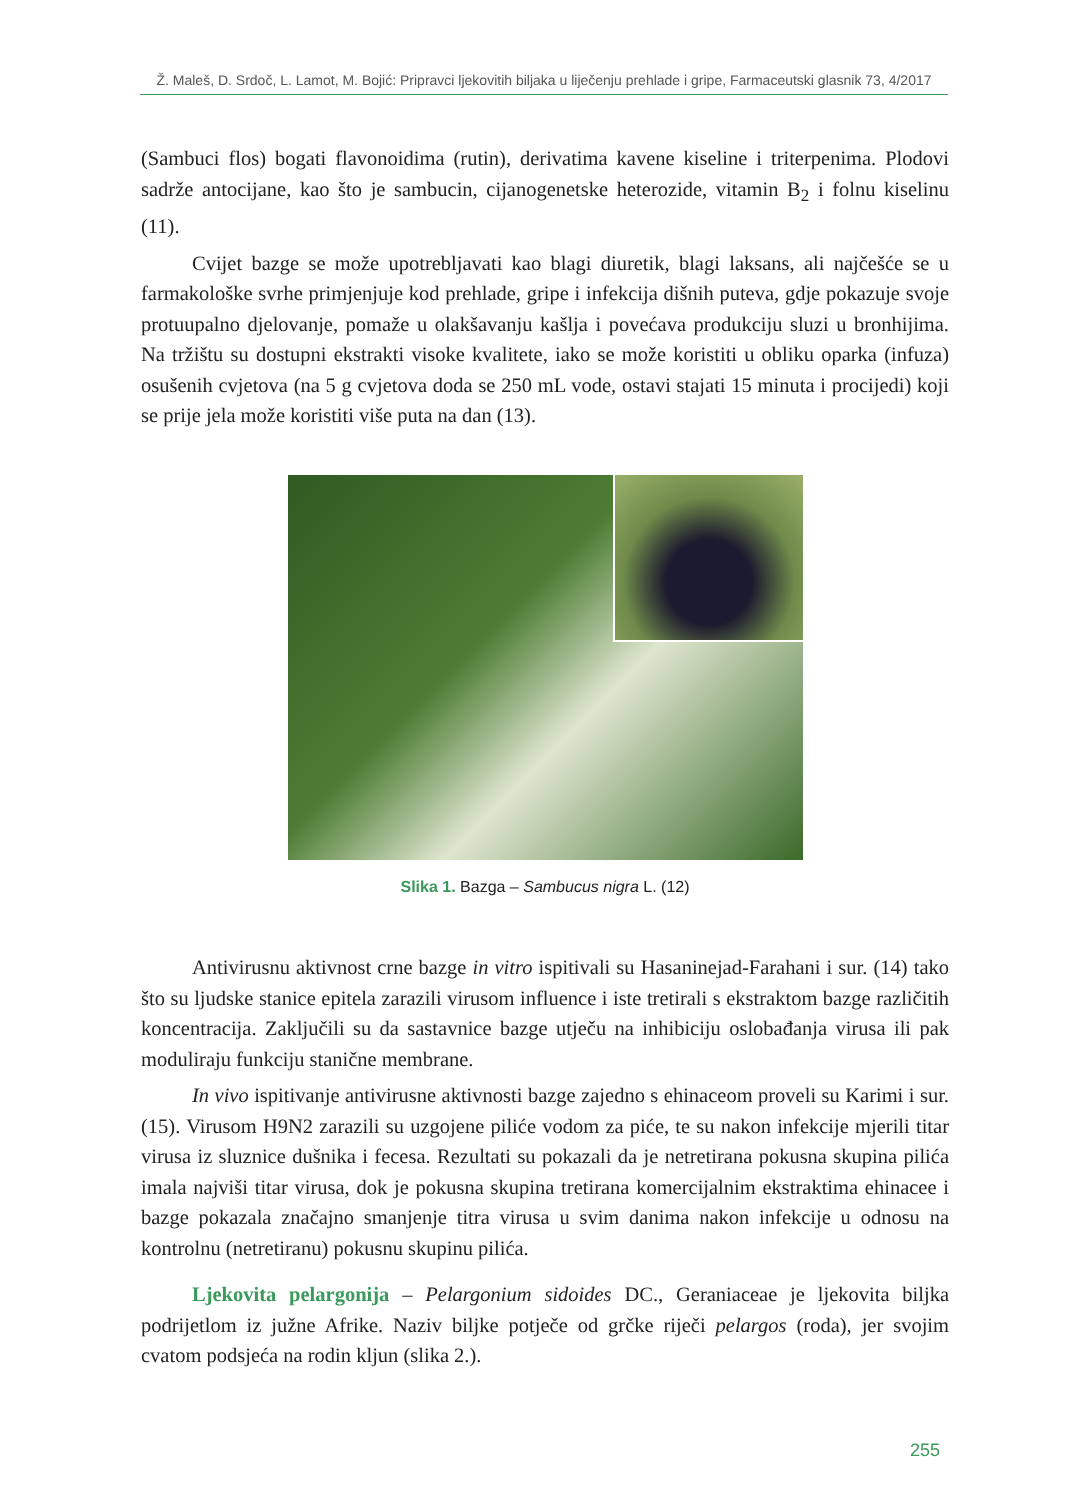Ž. Maleš, D. Srdoč, L. Lamot, M. Bojić: Pripravci ljekovitih biljaka u liječenju prehlade i gripe, Farmaceutski glasnik 73, 4/2017
(Sambuci flos) bogati flavonoidima (rutin), derivatima kavene kiseline i triterpenima. Plodovi sadrže antocijane, kao što je sambucin, cijanogenetske heterozide, vitamin B<sub>2</sub> i folnu kiselinu (11).
Cvijet bazge se može upotrebljavati kao blagi diuretik, blagi laksans, ali najčešće se u farmakološke svrhe primjenjuje kod prehlade, gripe i infekcija dišnih puteva, gdje pokazuje svoje protuupalno djelovanje, pomaže u olakšavanju kašlja i povećava produkciju sluzi u bronhijima. Na tržištu su dostupni ekstrakti visoke kvalitete, iako se može koristiti u obliku oparka (infuza) osušenih cvjetova (na 5 g cvjetova doda se 250 mL vode, ostavi stajati 15 minuta i procijedi) koji se prije jela može koristiti više puta na dan (13).
Slika 1. Bazga – Sambucus nigra L. (12)
Antivirusnu aktivnost crne bazge in vitro ispitivali su Hasaninejad-Farahani i sur. (14) tako što su ljudske stanice epitela zarazili virusom influence i iste tretirali s ekstraktom bazge različitih koncentracija. Zaključili su da sastavnice bazge utječu na inhibiciju oslobađanja virusa ili pak moduliraju funkciju stanične membrane.
In vivo ispitivanje antivirusne aktivnosti bazge zajedno s ehinaceom proveli su Karimi i sur. (15). Virusom H9N2 zarazili su uzgojene piliće vodom za piće, te su nakon infekcije mjerili titar virusa iz sluznice dušnika i fecesa. Rezultati su pokazali da je netretirana pokusna skupina pilića imala najviši titar virusa, dok je pokusna skupina tretirana komercijalnim ekstraktima ehinacee i bazge pokazala značajno smanjenje titra virusa u svim danima nakon infekcije u odnosu na kontrolnu (netretiranu) pokusnu skupinu pilića.
Ljekovita pelargonija – Pelargonium sidoides DC., Geraniaceae je ljekovita biljka podrijetlom iz južne Afrike. Naziv biljke potječe od grčke riječi pelargos (roda), jer svojim cvatom podsjeća na rodin kljun (slika 2.).
255